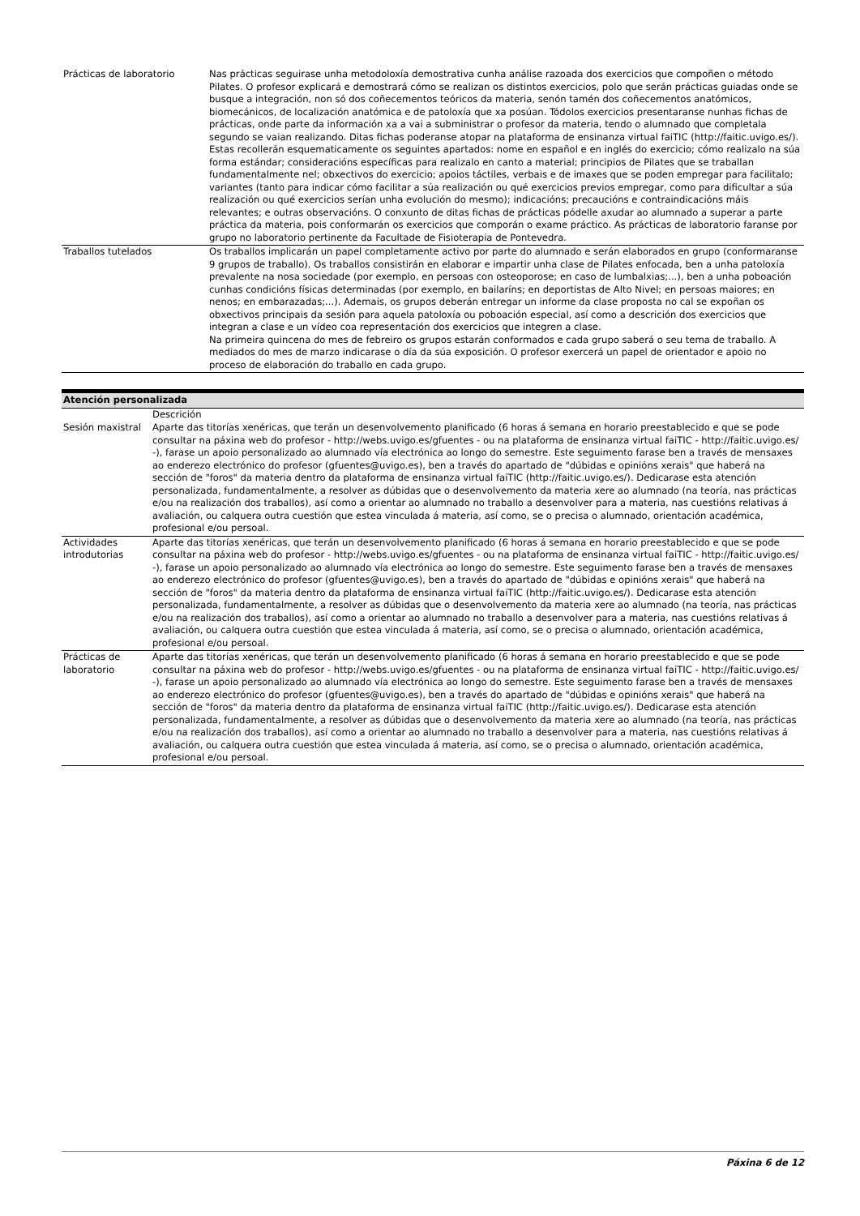| Prácticas de laboratorio | Nas prácticas seguirase unha metodoloxía demostrativa cunha análise razoada dos exercicios que compoñen o método Pilates. O profesor explicará e demostrará cómo se realizan os distintos exercicios, polo que serán prácticas guiadas onde se busque a integración, non só dos coñecementos teóricos da materia, senón tamén dos coñecementos anatómicos, biomecánicos, de localización anatómica e de patoloxía que xa posúan. Tódolos exercicios presentaranse nunhas fichas de prácticas, onde parte da información xa a vai a subministrar o profesor da materia, tendo o alumnado que completala segundo se vaian realizando. Ditas fichas poderanse atopar na plataforma de ensinanza virtual faiTIC (http://faitic.uvigo.es/). Estas recollerán esquematicamente os seguintes apartados: nome en español e en inglés do exercicio; cómo realizalo na súa forma estándar; consideracións específicas para realizalo en canto a material; principios de Pilates que se traballan fundamentalmente nel; obxectivos do exercicio; apoios táctiles, verbais e de imaxes que se poden empregar para facilitalo; variantes (tanto para indicar cómo facilitar a súa realización ou qué exercicios previos empregar, como para dificultar a súa realización ou qué exercicios serían unha evolución do mesmo); indicacións; precaucións e contraindicacións máis relevantes; e outras observacións. O conxunto de ditas fichas de prácticas pódelle axudar ao alumnado a superar a parte práctica da materia, pois conformarán os exercicios que comporán o exame práctico. As prácticas de laboratorio faranse por grupo no laboratorio pertinente da Facultade de Fisioterapia de Pontevedra. |
| Traballos tutelados | Os traballos implicarán un papel completamente activo por parte do alumnado e serán elaborados en grupo (conformaranse 9 grupos de traballo). Os traballos consistirán en elaborar e impartir unha clase de Pilates enfocada, ben a unha patoloxía prevalente na nosa sociedade (por exemplo, en persoas con osteoporose; en caso de lumbalxias;...), ben a unha poboación cunhas condicións físicas determinadas (por exemplo, en bailaríns; en deportistas de Alto Nivel; en persoas maiores; en nenos; en embarazadas;...). Ademais, os grupos deberán entregar un informe da clase proposta no cal se expoñan os obxectivos principais da sesión para aquela patoloxía ou poboación especial, así como a descrición dos exercicios que integran a clase e un vídeo coa representación dos exercicios que integren a clase. Na primeira quincena do mes de febreiro os grupos estarán conformados e cada grupo saberá o seu tema de traballo. A mediados do mes de marzo indicarase o día da súa exposición. O profesor exercerá un papel de orientador e apoio no proceso de elaboración do traballo en cada grupo. |
Atención personalizada
| | Descrición |
| --- | --- |
| Sesión maxistral | Aparte das titorías xenéricas, que terán un desenvolvemento planificado (6 horas á semana en horario preestablecido e que se pode consultar na páxina web do profesor - http://webs.uvigo.es/gfuentes - ou na plataforma de ensinanza virtual faiTIC - http://faitic.uvigo.es/ -), farase un apoio personalizado ao alumnado vía electrónica ao longo do semestre. Este seguimento farase ben a través de mensaxes ao enderezo electrónico do profesor (gfuentes@uvigo.es), ben a través do apartado de "dúbidas e opinións xerais" que haberá na sección de "foros" da materia dentro da plataforma de ensinanza virtual faiTIC (http://faitic.uvigo.es/). Dedicarase esta atención personalizada, fundamentalmente, a resolver as dúbidas que o desenvolvemento da materia xere ao alumnado (na teoría, nas prácticas e/ou na realización dos traballos), así como a orientar ao alumnado no traballo a desenvolver para a materia, nas cuestións relativas á avaliación, ou calquera outra cuestión que estea vinculada á materia, así como, se o precisa o alumnado, orientación académica, profesional e/ou persoal. |
| Actividades introdutorias | Aparte das titorías xenéricas, que terán un desenvolvemento planificado (6 horas á semana en horario preestablecido e que se pode consultar na páxina web do profesor - http://webs.uvigo.es/gfuentes - ou na plataforma de ensinanza virtual faiTIC - http://faitic.uvigo.es/ -), farase un apoio personalizado ao alumnado vía electrónica ao longo do semestre. Este seguimento farase ben a través de mensaxes ao enderezo electrónico do profesor (gfuentes@uvigo.es), ben a través do apartado de "dúbidas e opinións xerais" que haberá na sección de "foros" da materia dentro da plataforma de ensinanza virtual faiTIC (http://faitic.uvigo.es/). Dedicarase esta atención personalizada, fundamentalmente, a resolver as dúbidas que o desenvolvemento da materia xere ao alumnado (na teoría, nas prácticas e/ou na realización dos traballos), así como a orientar ao alumnado no traballo a desenvolver para a materia, nas cuestións relativas á avaliación, ou calquera outra cuestión que estea vinculada á materia, así como, se o precisa o alumnado, orientación académica, profesional e/ou persoal. |
| Prácticas de laboratorio | Aparte das titorías xenéricas, que terán un desenvolvemento planificado (6 horas á semana en horario preestablecido e que se pode consultar na páxina web do profesor - http://webs.uvigo.es/gfuentes - ou na plataforma de ensinanza virtual faiTIC - http://faitic.uvigo.es/ -), farase un apoio personalizado ao alumnado vía electrónica ao longo do semestre. Este seguimento farase ben a través de mensaxes ao enderezo electrónico do profesor (gfuentes@uvigo.es), ben a través do apartado de "dúbidas e opinións xerais" que haberá na sección de "foros" da materia dentro da plataforma de ensinanza virtual faiTIC (http://faitic.uvigo.es/). Dedicarase esta atención personalizada, fundamentalmente, a resolver as dúbidas que o desenvolvemento da materia xere ao alumnado (na teoría, nas prácticas e/ou na realización dos traballos), así como a orientar ao alumnado no traballo a desenvolver para a materia, nas cuestións relativas á avaliación, ou calquera outra cuestión que estea vinculada á materia, así como, se o precisa o alumnado, orientación académica, profesional e/ou persoal. |
Páxina 6 de 12